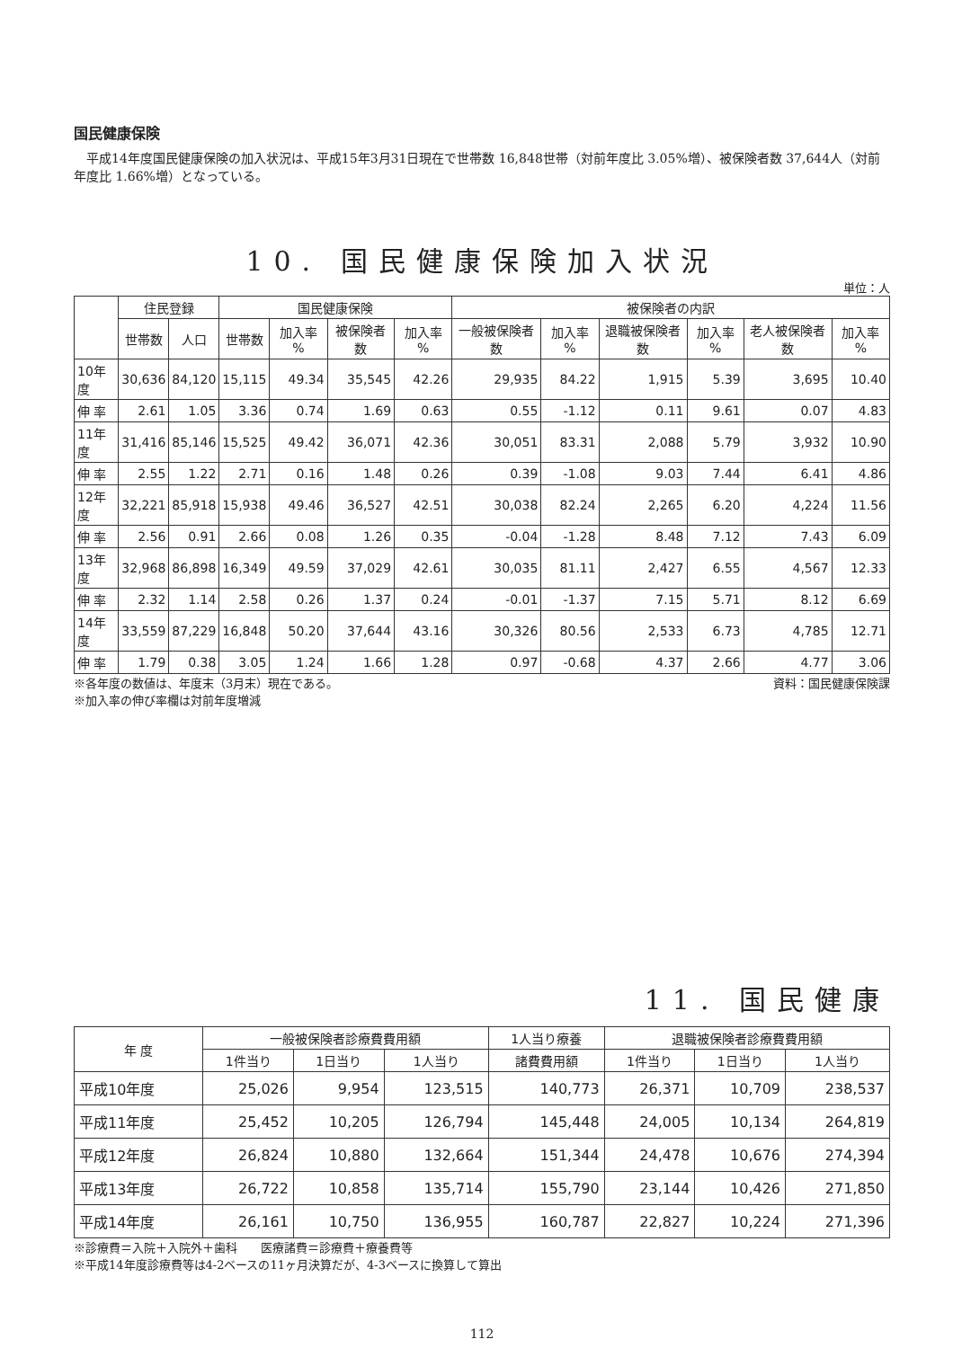国民健康保険
平成14年度国民健康保険の加入状況は、平成15年3月31日現在で世帯数 16,848世帯（対前年度比 3.05%増）、被保険者数 37,644人（対前年度比 1.66%増）となっている。
10. 国民健康保険加入状況
単位：人
| | 住民登録 | | 国民健康保険 | | | | 被保険者の内訳 | | | | | |
| --- | --- | --- | --- | --- | --- | --- | --- | --- | --- | --- | --- | --- |
| | 世帯数 | 人口 | 世帯数 | 加入率 % | 被保険者数 | 加入率 % | 一般被保険者数 | 加入率 % | 退職被保険者数 | 加入率 % | 老人被保険者数 | 加入率 % |
| 10年度 | 30,636 | 84,120 | 15,115 | 49.34 | 35,545 | 42.26 | 29,935 | 84.22 | 1,915 | 5.39 | 3,695 | 10.40 |
| 伸 率 | 2.61 | 1.05 | 3.36 | 0.74 | 1.69 | 0.63 | 0.55 | -1.12 | 0.11 | 9.61 | 0.07 | 4.83 |
| 11年度 | 31,416 | 85,146 | 15,525 | 49.42 | 36,071 | 42.36 | 30,051 | 83.31 | 2,088 | 5.79 | 3,932 | 10.90 |
| 伸 率 | 2.55 | 1.22 | 2.71 | 0.16 | 1.48 | 0.26 | 0.39 | -1.08 | 9.03 | 7.44 | 6.41 | 4.86 |
| 12年度 | 32,221 | 85,918 | 15,938 | 49.46 | 36,527 | 42.51 | 30,038 | 82.24 | 2,265 | 6.20 | 4,224 | 11.56 |
| 伸 率 | 2.56 | 0.91 | 2.66 | 0.08 | 1.26 | 0.35 | -0.04 | -1.28 | 8.48 | 7.12 | 7.43 | 6.09 |
| 13年度 | 32,968 | 86,898 | 16,349 | 49.59 | 37,029 | 42.61 | 30,035 | 81.11 | 2,427 | 6.55 | 4,567 | 12.33 |
| 伸 率 | 2.32 | 1.14 | 2.58 | 0.26 | 1.37 | 0.24 | -0.01 | -1.37 | 7.15 | 5.71 | 8.12 | 6.69 |
| 14年度 | 33,559 | 87,229 | 16,848 | 50.20 | 37,644 | 43.16 | 30,326 | 80.56 | 2,533 | 6.73 | 4,785 | 12.71 |
| 伸 率 | 1.79 | 0.38 | 3.05 | 1.24 | 1.66 | 1.28 | 0.97 | -0.68 | 4.37 | 2.66 | 4.77 | 3.06 |
※各年度の数値は、年度末（3月末）現在である。 資料：国民健康保険課
※加入率の伸び率欄は対前年度増減
11. 国民健康
| 年 度 | 一般被保険者診療費費用額 | | | 1人当り療養 | 退職被保険者診療費費用額 | | |
| --- | --- | --- | --- | --- | --- | --- | --- |
| | 1件当り | 1日当り | 1人当り | 諸費費用額 | 1件当り | 1日当り | 1人当り |
| 平成10年度 | 25,026 | 9,954 | 123,515 | 140,773 | 26,371 | 10,709 | 238,537 |
| 平成11年度 | 25,452 | 10,205 | 126,794 | 145,448 | 24,005 | 10,134 | 264,819 |
| 平成12年度 | 26,824 | 10,880 | 132,664 | 151,344 | 24,478 | 10,676 | 274,394 |
| 平成13年度 | 26,722 | 10,858 | 135,714 | 155,790 | 23,144 | 10,426 | 271,850 |
| 平成14年度 | 26,161 | 10,750 | 136,955 | 160,787 | 22,827 | 10,224 | 271,396 |
※診療費＝入院＋入院外＋歯科　　医療諸費＝診療費＋療養費等
※平成14年度診療費等は4-2ベースの11ヶ月決算だが、4-3ベースに換算して算出
112